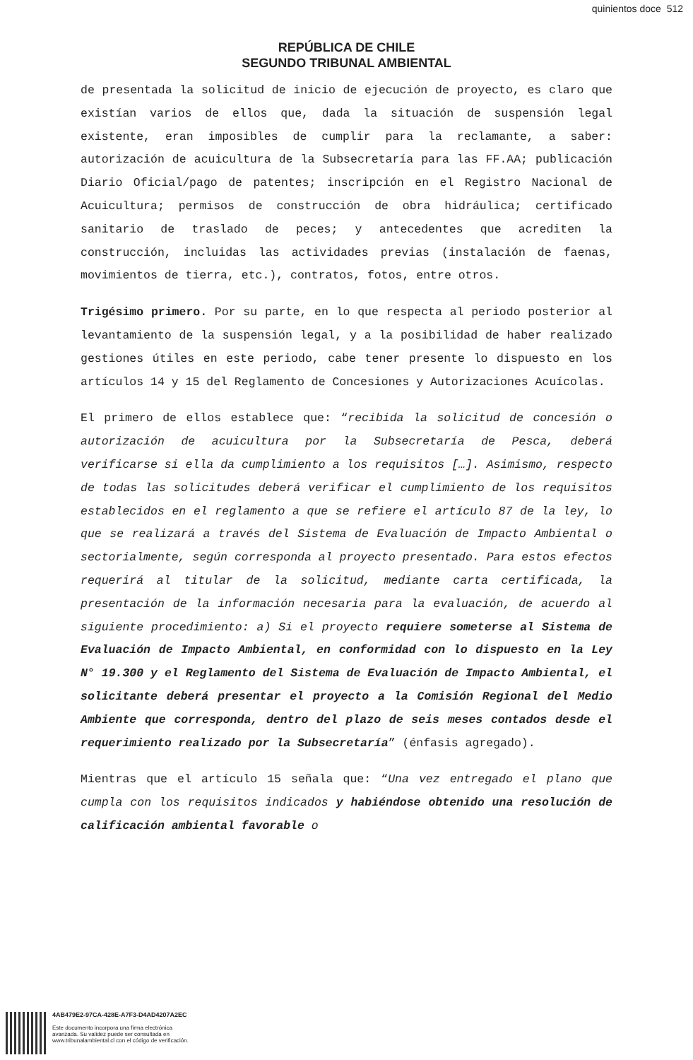quinientos doce 512
REPÚBLICA DE CHILE
SEGUNDO TRIBUNAL AMBIENTAL
de presentada la solicitud de inicio de ejecución de proyecto, es claro que existían varios de ellos que, dada la situación de suspensión legal existente, eran imposibles de cumplir para la reclamante, a saber: autorización de acuicultura de la Subsecretaría para las FF.AA; publicación Diario Oficial/pago de patentes; inscripción en el Registro Nacional de Acuicultura; permisos de construcción de obra hidráulica; certificado sanitario de traslado de peces; y antecedentes que acrediten la construcción, incluidas las actividades previas (instalación de faenas, movimientos de tierra, etc.), contratos, fotos, entre otros.
Trigésimo primero. Por su parte, en lo que respecta al periodo posterior al levantamiento de la suspensión legal, y a la posibilidad de haber realizado gestiones útiles en este periodo, cabe tener presente lo dispuesto en los artículos 14 y 15 del Reglamento de Concesiones y Autorizaciones Acuícolas.
El primero de ellos establece que: “recibida la solicitud de concesión o autorización de acuicultura por la Subsecretaría de Pesca, deberá verificarse si ella da cumplimiento a los requisitos […]. Asimismo, respecto de todas las solicitudes deberá verificar el cumplimiento de los requisitos establecidos en el reglamento a que se refiere el artículo 87 de la ley, lo que se realizará a través del Sistema de Evaluación de Impacto Ambiental o sectorialmente, según corresponda al proyecto presentado. Para estos efectos requerirá al titular de la solicitud, mediante carta certificada, la presentación de la información necesaria para la evaluación, de acuerdo al siguiente procedimiento: a) Si el proyecto requiere someterse al Sistema de Evaluación de Impacto Ambiental, en conformidad con lo dispuesto en la Ley N° 19.300 y el Reglamento del Sistema de Evaluación de Impacto Ambiental, el solicitante deberá presentar el proyecto a la Comisión Regional del Medio Ambiente que corresponda, dentro del plazo de seis meses contados desde el requerimiento realizado por la Subsecretaría” (énfasis agregado).
Mientras que el artículo 15 señala que: “Una vez entregado el plano que cumpla con los requisitos indicados y habiéndose obtenido una resolución de calificación ambiental favorable o
4AB479E2-97CA-428E-A7F3-D4AD4207A2EC
Este documento incorpora una firma electrónica
avanzada. Su validez puede ser consultada en
www.tribunalambiental.cl con el código de verificación.